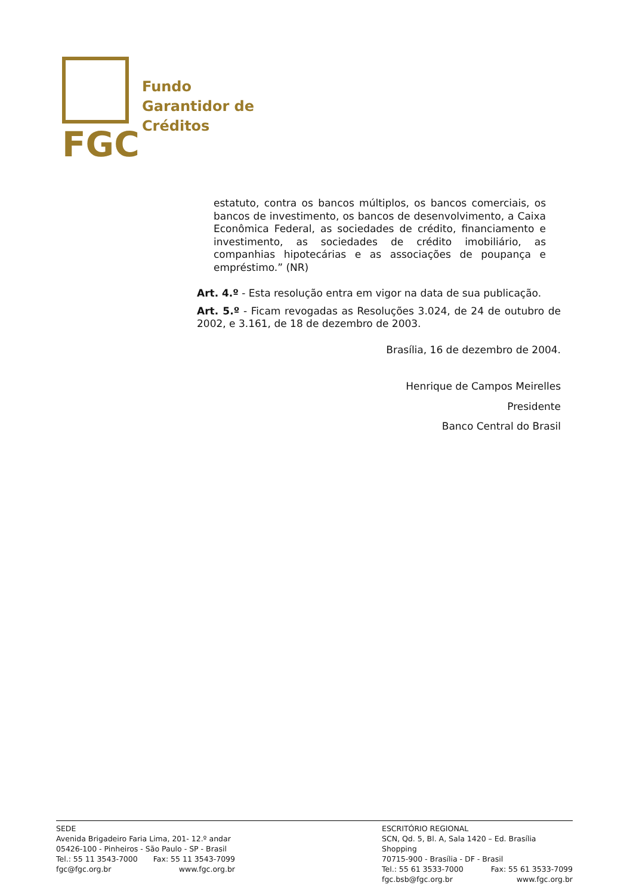FGC
Fundo
Garantidor de
Créditos
estatuto, contra os bancos múltiplos, os bancos comerciais, os bancos de investimento, os bancos de desenvolvimento, a Caixa Econômica Federal, as sociedades de crédito, financiamento e investimento, as sociedades de crédito imobiliário, as companhias hipotecárias e as associações de poupança e empréstimo.” (NR)
Art. 4.º - Esta resolução entra em vigor na data de sua publicação.
Art. 5.º - Ficam revogadas as Resoluções 3.024, de 24 de outubro de 2002, e 3.161, de 18 de dezembro de 2003.
Brasília, 16 de dezembro de 2004.
Henrique de Campos Meirelles
Presidente
Banco Central do Brasil
SEDE
Avenida Brigadeiro Faria Lima, 201- 12.º andar
05426-100 - Pinheiros - São Paulo - SP - Brasil
Tel.: 55 11 3543-7000 Fax: 55 11 3543-7099
fgc@fgc.org.br www.fgc.org.br
ESCRITÓRIO REGIONAL
SCN, Qd. 5, Bl. A, Sala 1420 – Ed. Brasília Shopping
70715-900 - Brasília - DF - Brasil
Tel.: 55 61 3533-7000 Fax: 55 61 3533-7099
fgc.bsb@fgc.org.br www.fgc.org.br